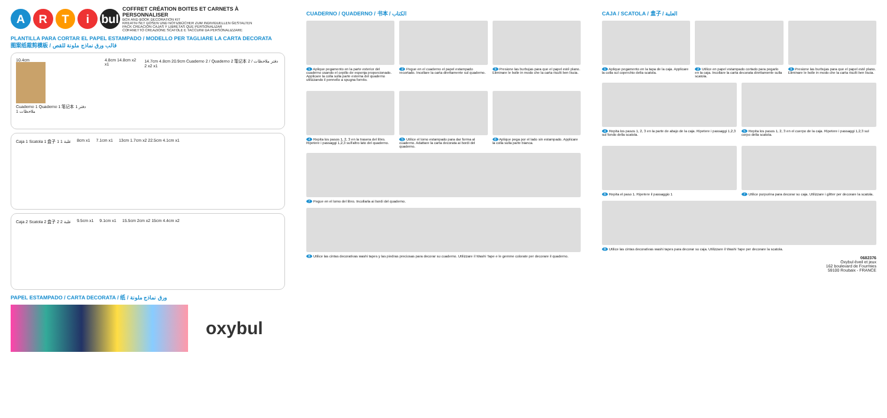ARTi bul
COFFRET CRÉATION BOITES ET CARNETS À PERSONNALISER
BOX AND BOOK DECORATION KIT
KREATIV-SET DOSEN UND NOTIZBÜCHER ZUM INDIVIDUELLEN GESTALTEN
PACK CREACIÓN CAJAS Y LIBRETAS QUE PERSONALIZAR
COFANETTO CREAZIONE SCATOLE E TACCUINI DA PERSONALIZZARE
PLANTILLA PARA CORTAR EL PAPEL ESTAMPADO / MODELLO PER TAGLIARE LA CARTA DECORATA
图案纸裁剪模板 / قالب ورق نماذج ملونة للقص
10.4cm
Cuaderno 1 Quaderno 1 笔记本 1 دفتر ملاحظات 1
4.8cm 14.8cm x2 x1 14.7cm 4.8cm 20.9cm Cuaderno 2 / Quaderno 2 笔记本 2 / دفتر ملاحظات 2 x2 x1
Caja 1 Scatola 1 盒子 1 علبة 1 8cm x1 7.1cm x1 13cm 1.7cm x2 22.5cm 4.1cm x1
Caja 2 Scatola 2 盒子 2 علبة 2 9.5cm x1 9.1cm x1 15.5cm 2cm x2 15cm 4.4cm x2
PAPEL ESTAMPADO / CARTA DECORATA / 纸 / ورق نماذج ملونة
oxybul
CUADERNO / QUADERNO / 书本 / الكتاب
1 Aplique pegamento en la parte exterior del cuaderno usando el cepillo de esponja proporcionado. Applicare la colla sulla parte esterna del quaderno utilizzando il pennello a spugna fornito.
2 Pegue en el cuaderno el papel estampado recortado. Incollare la carta direttamente sul quaderno.
3 Presione las burbujas para que el papel esté plano. Eliminare le bolle in modo che la carta risulti ben liscia.
4 Repita los pasos 1, 2, 3 en la trasera del libro. Ripetere i passaggi 1,2,3 sull'altro lato del quaderno.
5 Utilice el lomo estampado para dar forma al cuaderno. Adattare la carta decorata ai bordi del quaderno.
6 Aplique pega por el lado sin estampado. Applicare la colla sulla parte bianca.
7 Pegue en el lomo del libro. Incollarla ai bordi del quaderno.
8 Utilice las cintas decorativas washi tapes y las piedras preciosas para decorar su cuaderno. Utilizzare il Washi Tape e le gemme colorate per decorare il quaderno.
CAJA / SCATOLA / 盒子 / العلبة
1 Aplique pegamento en la tapa de la caja. Applicare la colla sul coperchio della scatola.
2 Utilice en papel estampado cortado para pegarlo en la caja. Incollare la carta decorata direttamente sulla scatola.
3 Presione las burbujas para que el papel esté plano. Eliminare le bolle in modo che la carta risulti ben liscia.
4 Repita los pasos 1, 2, 3 en la parte de abajo de la caja. Ripetere i passaggi 1,2,3 sul fondo della scatola.
5 Repita los pasos 1, 2, 3 en el cuerpo de la caja. Ripetere i passaggi 1,2,3 sul corpo della scatola.
6 Repita el paso 1. Ripetere il passaggio 1
7 Utilice purpurina para decorar su caja. Utilizzare i glitter per decorare la scatola.
8 Utilice las cintas decorativas washi tapes para decorar su caja. Utilizzare il Washi Tape per decorare la scatola.
0682376
Oxybul éveil et jeux
162 boulevard de Fourmies
59100 Roubaix - FRANCE